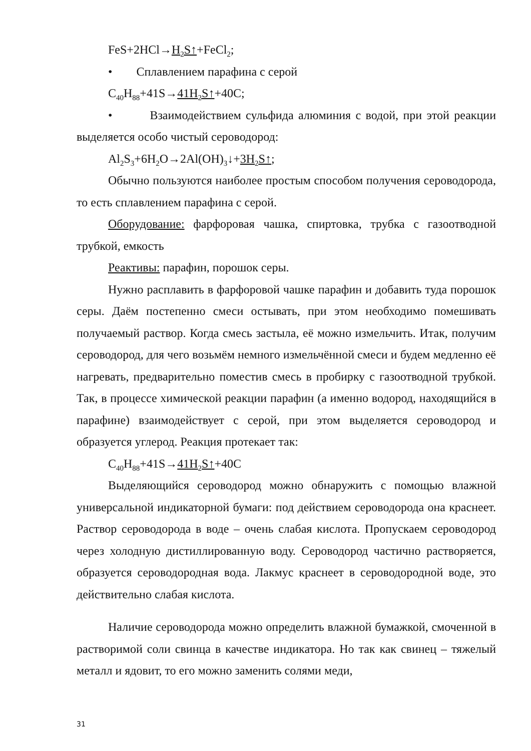FeS+2HCl→H<sub>2</sub>S↑+FeCl<sub>2</sub>;
• Сплавлением парафина с серой
C<sub>40</sub>H<sub>88</sub>+41S→41H<sub>2</sub>S↑+40C;
• Взаимодействием сульфида алюминия с водой, при этой реакции выделяется особо чистый сероводород:
Al<sub>2</sub>S<sub>3</sub>+6H<sub>2</sub>O→2Al(OH)<sub>3</sub>↓+3H<sub>2</sub>S↑;
Обычно пользуются наиболее простым способом получения сероводорода, то есть сплавлением парафина с серой.
Оборудование: фарфоровая чашка, спиртовка, трубка с газоотводной трубкой, емкость
Реактивы: парафин, порошок серы.
Нужно расплавить в фарфоровой чашке парафин и добавить туда порошок серы. Даём постепенно смеси остывать, при этом необходимо помешивать получаемый раствор. Когда смесь застыла, её можно измельчить. Итак, получим сероводород, для чего возьмём немного измельчённой смеси и будем медленно её нагревать, предварительно поместив смесь в пробирку с газоотводной трубкой. Так, в процессе химической реакции парафин (а именно водород, находящийся в парафине) взаимодействует с серой, при этом выделяется сероводород и образуется углерод. Реакция протекает так:
C<sub>40</sub>H<sub>88</sub>+41S→41H<sub>2</sub>S↑+40C
Выделяющийся сероводород можно обнаружить с помощью влажной универсальной индикаторной бумаги: под действием сероводорода она краснеет. Раствор сероводорода в воде – очень слабая кислота. Пропускаем сероводород через холодную дистиллированную воду. Сероводород частично растворяется, образуется сероводородная вода. Лакмус краснеет в сероводородной воде, это действительно слабая кислота.
Наличие сероводорода можно определить влажной бумажкой, смоченной в растворимой соли свинца в качестве индикатора. Но так как свинец – тяжелый металл и ядовит, то его можно заменить солями меди,
31